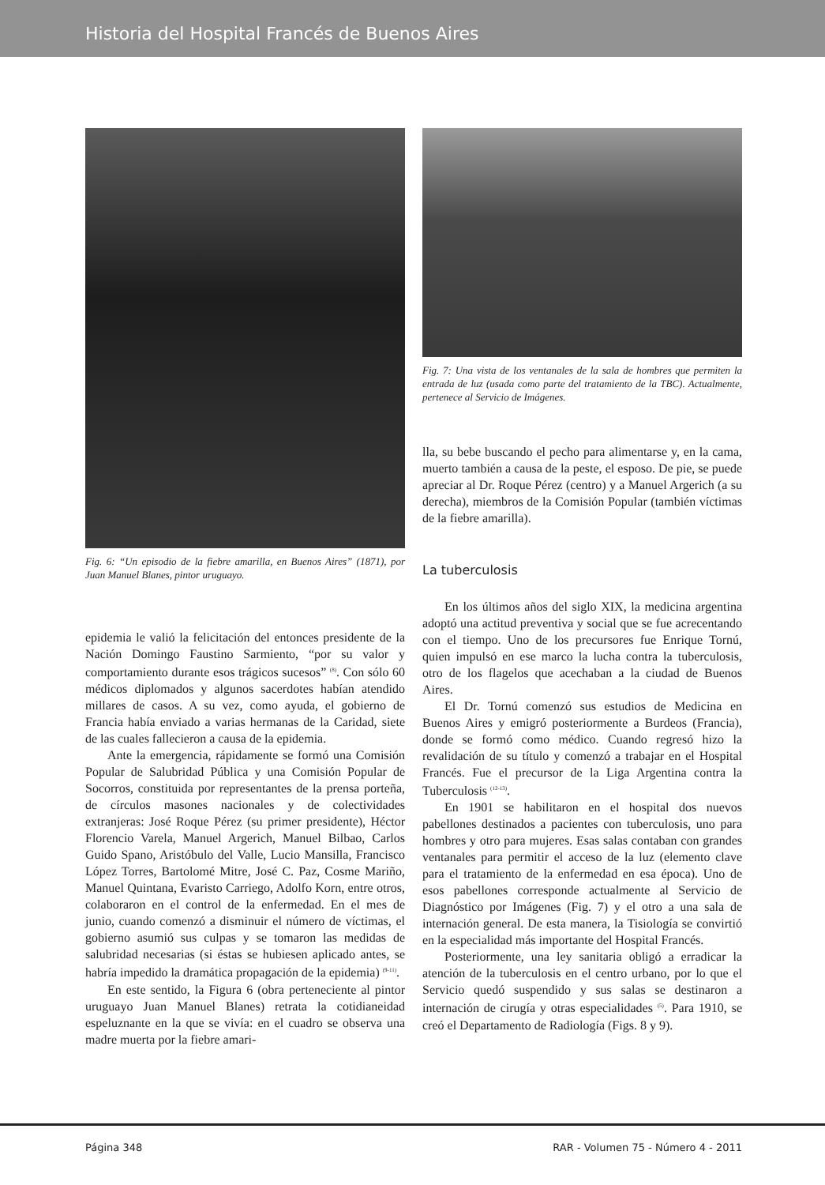Historia del Hospital Francés de Buenos Aires
Fig. 6: “Un episodio de la fiebre amarilla, en Buenos Aires” (1871), por Juan Manuel Blanes, pintor uruguayo.
epidemia le valió la felicitación del entonces presidente de la Nación Domingo Faustino Sarmiento, “por su valor y comportamiento durante esos trágicos sucesos” <sup>(8)</sup>. Con sólo 60 médicos diplomados y algunos sacerdotes habían atendido millares de casos. A su vez, como ayuda, el gobierno de Francia había enviado a varias hermanas de la Caridad, siete de las cuales fallecieron a causa de la epidemia.
Ante la emergencia, rápidamente se formó una Comisión Popular de Salubridad Pública y una Comisión Popular de Socorros, constituida por representantes de la prensa porteña, de círculos masones nacionales y de colectividades extranjeras: José Roque Pérez (su primer presidente), Héctor Florencio Varela, Manuel Argerich, Manuel Bilbao, Carlos Guido Spano, Aristóbulo del Valle, Lucio Mansilla, Francisco López Torres, Bartolomé Mitre, José C. Paz, Cosme Mariño, Manuel Quintana, Evaristo Carriego, Adolfo Korn, entre otros, colaboraron en el control de la enfermedad. En el mes de junio, cuando comenzó a disminuir el número de víctimas, el gobierno asumió sus culpas y se tomaron las medidas de salubridad necesarias (si éstas se hubiesen aplicado antes, se habría impedido la dramática propagación de la epidemia) <sup>(9-11)</sup>.
En este sentido, la Figura 6 (obra perteneciente al pintor uruguayo Juan Manuel Blanes) retrata la cotidianeidad espeluznante en la que se vivía: en el cuadro se observa una madre muerta por la fiebre amari-
Fig. 7: Una vista de los ventanales de la sala de hombres que permiten la entrada de luz (usada como parte del tratamiento de la TBC). Actualmente, pertenece al Servicio de Imágenes.
lla, su bebe buscando el pecho para alimentarse y, en la cama, muerto también a causa de la peste, el esposo. De pie, se puede apreciar al Dr. Roque Pérez (centro) y a Manuel Argerich (a su derecha), miembros de la Comisión Popular (también víctimas de la fiebre amarilla).
La tuberculosis
En los últimos años del siglo XIX, la medicina argentina adoptó una actitud preventiva y social que se fue acrecentando con el tiempo. Uno de los precursores fue Enrique Tornú, quien impulsó en ese marco la lucha contra la tuberculosis, otro de los flagelos que acechaban a la ciudad de Buenos Aires.
El Dr. Tornú comenzó sus estudios de Medicina en Buenos Aires y emigró posteriormente a Burdeos (Francia), donde se formó como médico. Cuando regresó hizo la revalidación de su título y comenzó a trabajar en el Hospital Francés. Fue el precursor de la Liga Argentina contra la Tuberculosis <sup>(12-13)</sup>.
En 1901 se habilitaron en el hospital dos nuevos pabellones destinados a pacientes con tuberculosis, uno para hombres y otro para mujeres. Esas salas contaban con grandes ventanales para permitir el acceso de la luz (elemento clave para el tratamiento de la enfermedad en esa época). Uno de esos pabellones corresponde actualmente al Servicio de Diagnóstico por Imágenes (Fig. 7) y el otro a una sala de internación general. De esta manera, la Tisiología se convirtió en la especialidad más importante del Hospital Francés.
Posteriormente, una ley sanitaria obligó a erradicar la atención de la tuberculosis en el centro urbano, por lo que el Servicio quedó suspendido y sus salas se destinaron a internación de cirugía y otras especialidades <sup>(5)</sup>. Para 1910, se creó el Departamento de Radiología (Figs. 8 y 9).
Página 348 RAR - Volumen 75 - Número 4 - 2011